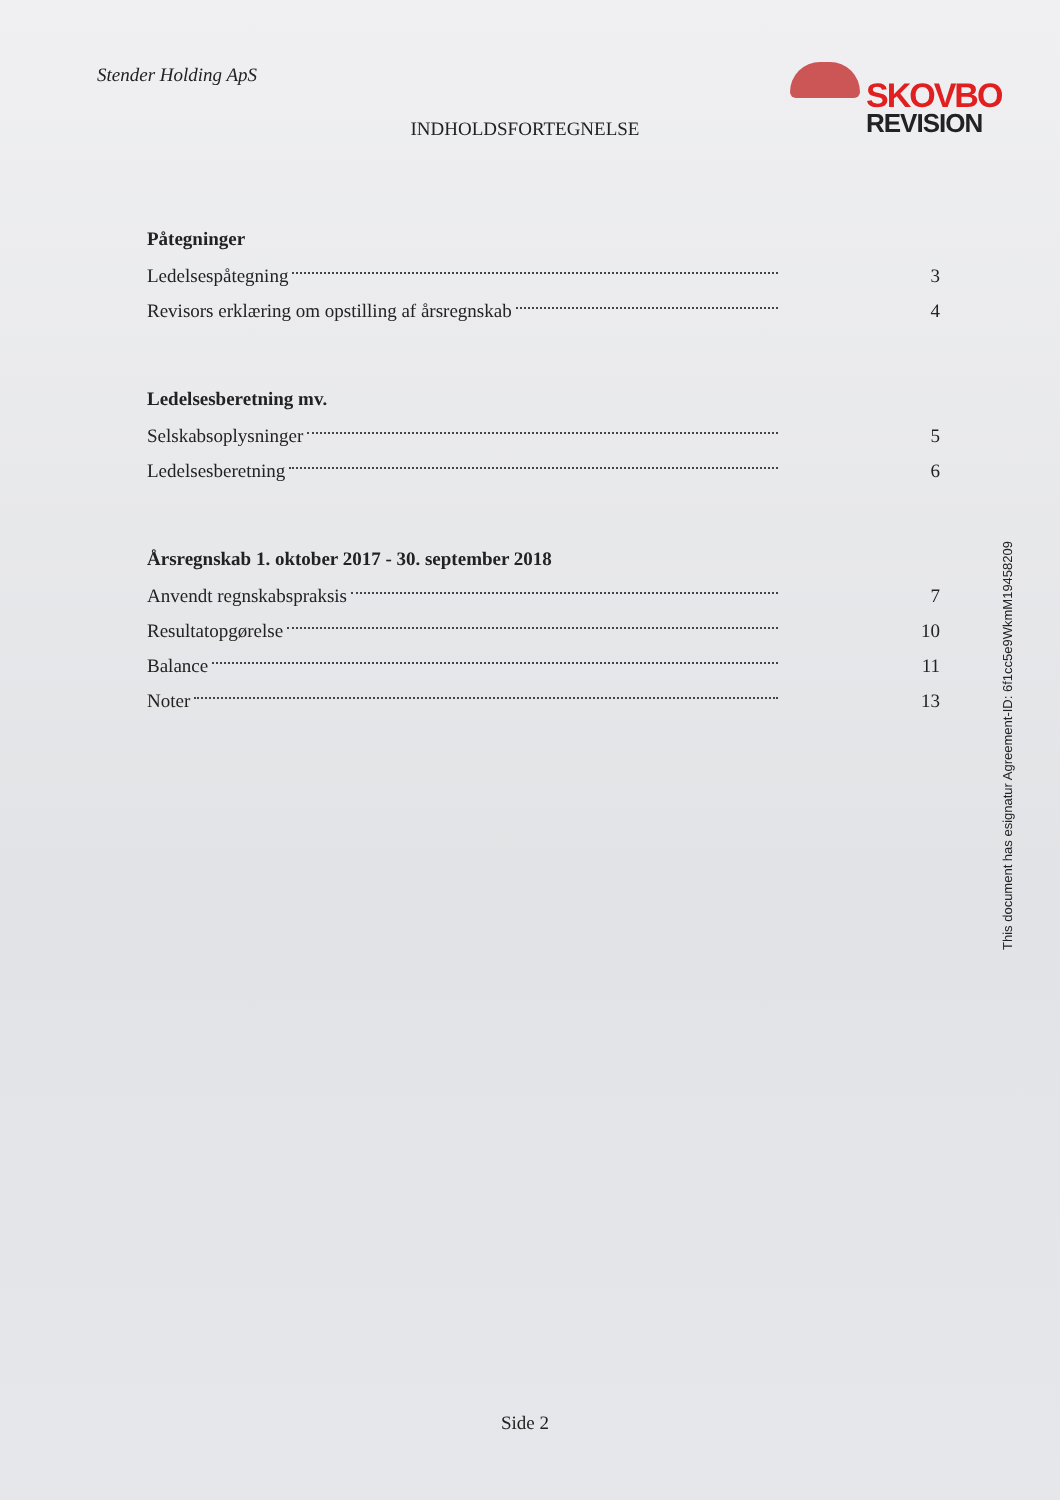Stender Holding ApS
SKOVBO
REVISION
INDHOLDSFORTEGNELSE
Påtegninger
Ledelsespåtegning 3
Revisors erklæring om opstilling af årsregnskab 4
Ledelsesberetning mv.
Selskabsoplysninger 5
Ledelsesberetning 6
Årsregnskab 1. oktober 2017 - 30. september 2018
Anvendt regnskabspraksis 7
Resultatopgørelse 10
Balance 11
Noter 13
This document has esignatur Agreement-ID: 6f1cc5e9WkmM19458209
Side 2